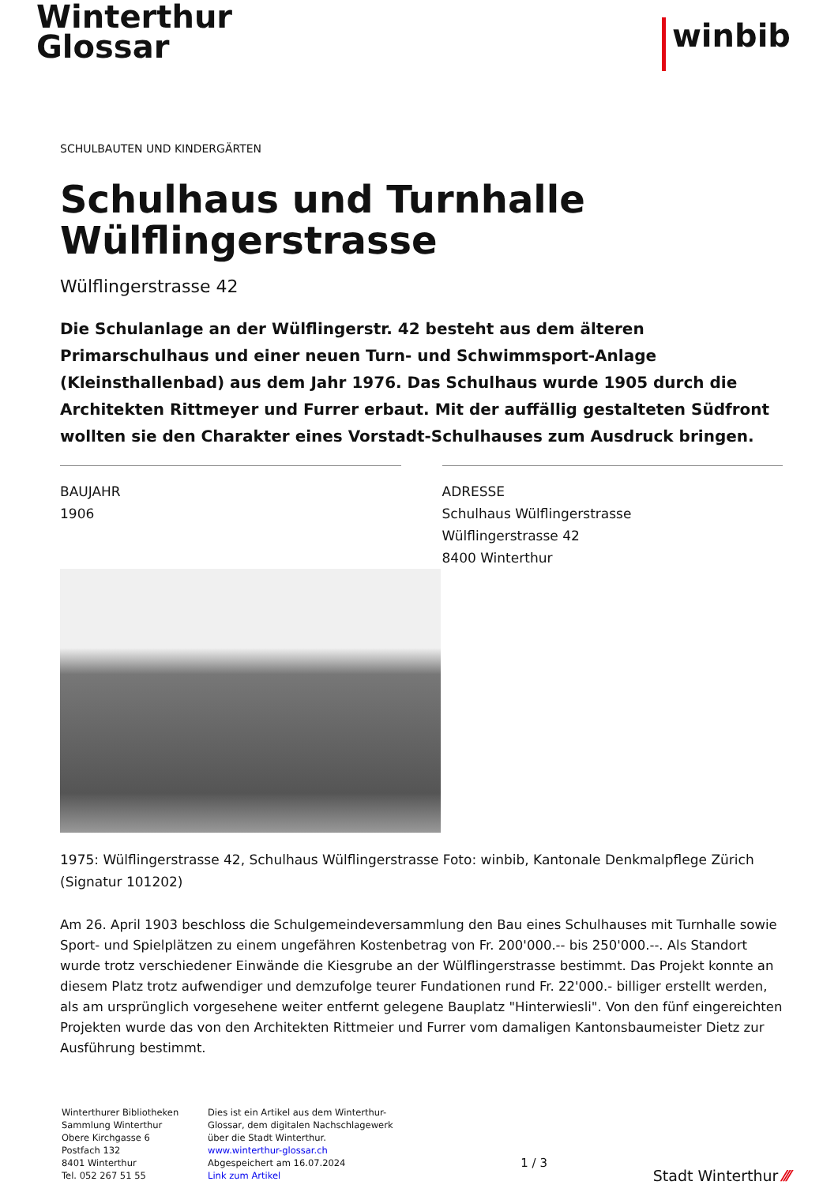Winterthur
Glossar
winbib
SCHULBAUTEN UND KINDERGÄRTEN
Schulhaus und Turnhalle Wülflingerstrasse
Wülflingerstrasse 42
Die Schulanlage an der Wülflingerstr. 42 besteht aus dem älteren Primarschulhaus und einer neuen Turn- und Schwimmsport-Anlage (Kleinsthallenbad) aus dem Jahr 1976. Das Schulhaus wurde 1905 durch die Architekten Rittmeyer und Furrer erbaut. Mit der auffällig gestalteten Südfront wollten sie den Charakter eines Vorstadt-Schulhauses zum Ausdruck bringen.
BAUJAHR
1906
ADRESSE
Schulhaus Wülflingerstrasse
Wülflingerstrasse 42
8400 Winterthur
1975: Wülflingerstrasse 42, Schulhaus Wülflingerstrasse Foto: winbib, Kantonale Denkmalpflege Zürich (Signatur 101202)
Am 26. April 1903 beschloss die Schulgemeindeversammlung den Bau eines Schulhauses mit Turnhalle sowie Sport- und Spielplätzen zu einem ungefähren Kostenbetrag von Fr. 200'000.-- bis 250'000.--. Als Standort wurde trotz verschiedener Einwände die Kiesgrube an der Wülflingerstrasse bestimmt. Das Projekt konnte an diesem Platz trotz aufwendiger und demzufolge teurer Fundationen rund Fr. 22'000.- billiger erstellt werden, als am ursprünglich vorgesehene weiter entfernt gelegene Bauplatz "Hinterwiesli". Von den fünf eingereichten Projekten wurde das von den Architekten Rittmeier und Furrer vom damaligen Kantonsbaumeister Dietz zur Ausführung bestimmt.
Winterthurer Bibliotheken
Sammlung Winterthur
Obere Kirchgasse 6
Postfach 132
8401 Winterthur
Tel. 052 267 51 55
Dies ist ein Artikel aus dem Winterthur-Glossar, dem digitalen Nachschlagewerk über die Stadt Winterthur.
www.winterthur-glossar.ch
Abgespeichert am 16.07.2024
Link zum Artikel
1 / 3
Stadt Winterthur ⁄⁄⁄